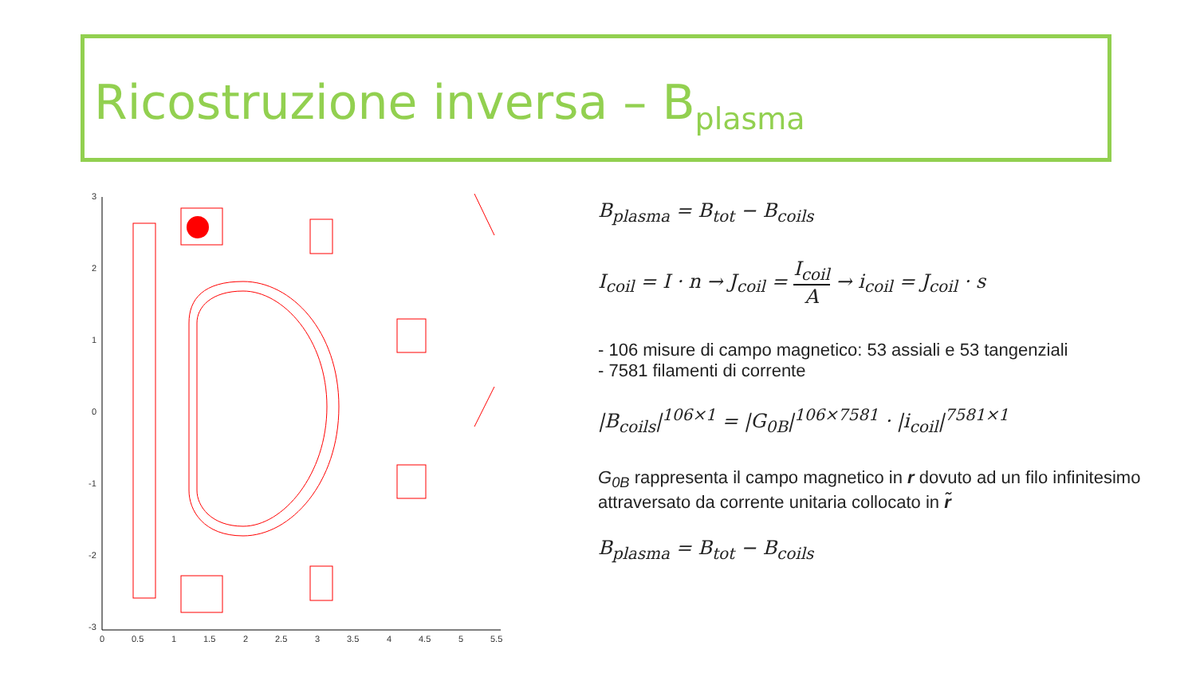Ricostruzione inversa – B<sub>plasma</sub>
3
2
1
0
-1
-2
-3
0
0.5
1
1.5
2
2.5
3
3.5
4
4.5
5
5.5
B<sub>plasma</sub> = B<sub>tot</sub> − B<sub>coils</sub>
I<sub>coil</sub> = I · n → J<sub>coil</sub> = I<sub>coil</sub> A → i<sub>coil</sub> = J<sub>coil</sub> · s
- 106 misure di campo magnetico: 53 assiali e 53 tangenziali
- 7581 filamenti di corrente
|B<sub>coils</sub>|<sup>106×1</sup> = |G<sub>0B</sub>|<sup>106×7581</sup> · |i<sub>coil</sub>|<sup>7581×1</sup>
G<sub>0B</sub> rappresenta il campo magnetico in r dovuto ad un filo infinitesimo attraversato da corrente unitaria collocato in r̃
B<sub>plasma</sub> = B<sub>tot</sub> − B<sub>coils</sub>